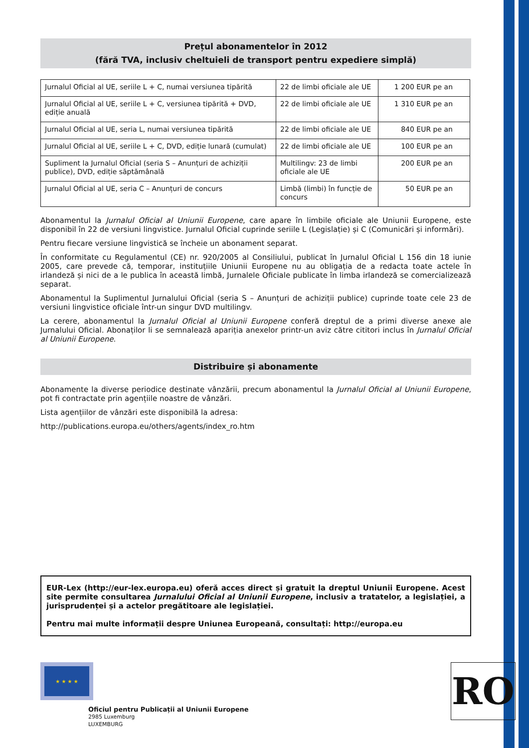Prețul abonamentelor în 2012
(fără TVA, inclusiv cheltuieli de transport pentru expediere simplă)
| Jurnalul Oficial al UE, seriile L + C, numai versiunea tipărită | 22 de limbi oficiale ale UE | 1 200 EUR pe an |
| Jurnalul Oficial al UE, seriile L + C, versiunea tipărită + DVD, ediție anuală | 22 de limbi oficiale ale UE | 1 310 EUR pe an |
| Jurnalul Oficial al UE, seria L, numai versiunea tipărită | 22 de limbi oficiale ale UE | 840 EUR pe an |
| Jurnalul Oficial al UE, seriile L + C, DVD, ediție lunară (cumulat) | 22 de limbi oficiale ale UE | 100 EUR pe an |
| Supliment la Jurnalul Oficial (seria S – Anunțuri de achiziții publice), DVD, ediție săptămânală | Multilingv: 23 de limbi oficiale ale UE | 200 EUR pe an |
| Jurnalul Oficial al UE, seria C – Anunțuri de concurs | Limbă (limbi) în funcție de concurs | 50 EUR pe an |
Abonamentul la Jurnalul Oficial al Uniunii Europene, care apare în limbile oficiale ale Uniunii Europene, este disponibil în 22 de versiuni lingvistice. Jurnalul Oficial cuprinde seriile L (Legislație) și C (Comunicări și informări).
Pentru fiecare versiune lingvistică se încheie un abonament separat.
În conformitate cu Regulamentul (CE) nr. 920/2005 al Consiliului, publicat în Jurnalul Oficial L 156 din 18 iunie 2005, care prevede că, temporar, instituțiile Uniunii Europene nu au obligația de a redacta toate actele în irlandeză și nici de a le publica în această limbă, Jurnalele Oficiale publicate în limba irlandeză se comercializează separat.
Abonamentul la Suplimentul Jurnalului Oficial (seria S – Anunțuri de achiziții publice) cuprinde toate cele 23 de versiuni lingvistice oficiale într-un singur DVD multilingv.
La cerere, abonamentul la Jurnalul Oficial al Uniunii Europene conferă dreptul de a primi diverse anexe ale Jurnalului Oficial. Abonaților li se semnalează apariția anexelor printr-un aviz către cititori inclus în Jurnalul Oficial al Uniunii Europene.
Distribuire și abonamente
Abonamente la diverse periodice destinate vânzării, precum abonamentul la Jurnalul Oficial al Uniunii Europene, pot fi contractate prin agențiile noastre de vânzări.
Lista agențiilor de vânzări este disponibilă la adresa:
http://publications.europa.eu/others/agents/index_ro.htm
EUR-Lex (http://eur-lex.europa.eu) oferă acces direct și gratuit la dreptul Uniunii Europene. Acest site permite consultarea Jurnalului Oficial al Uniunii Europene, inclusiv a tratatelor, a legislației, a jurisprudenței și a actelor pregătitoare ale legislației.
Pentru mai multe informații despre Uniunea Europeană, consultați: http://europa.eu
★ ★ ★ ★
Oficiul pentru Publicații al Uniunii Europene
2985 Luxemburg
LUXEMBURG
RO